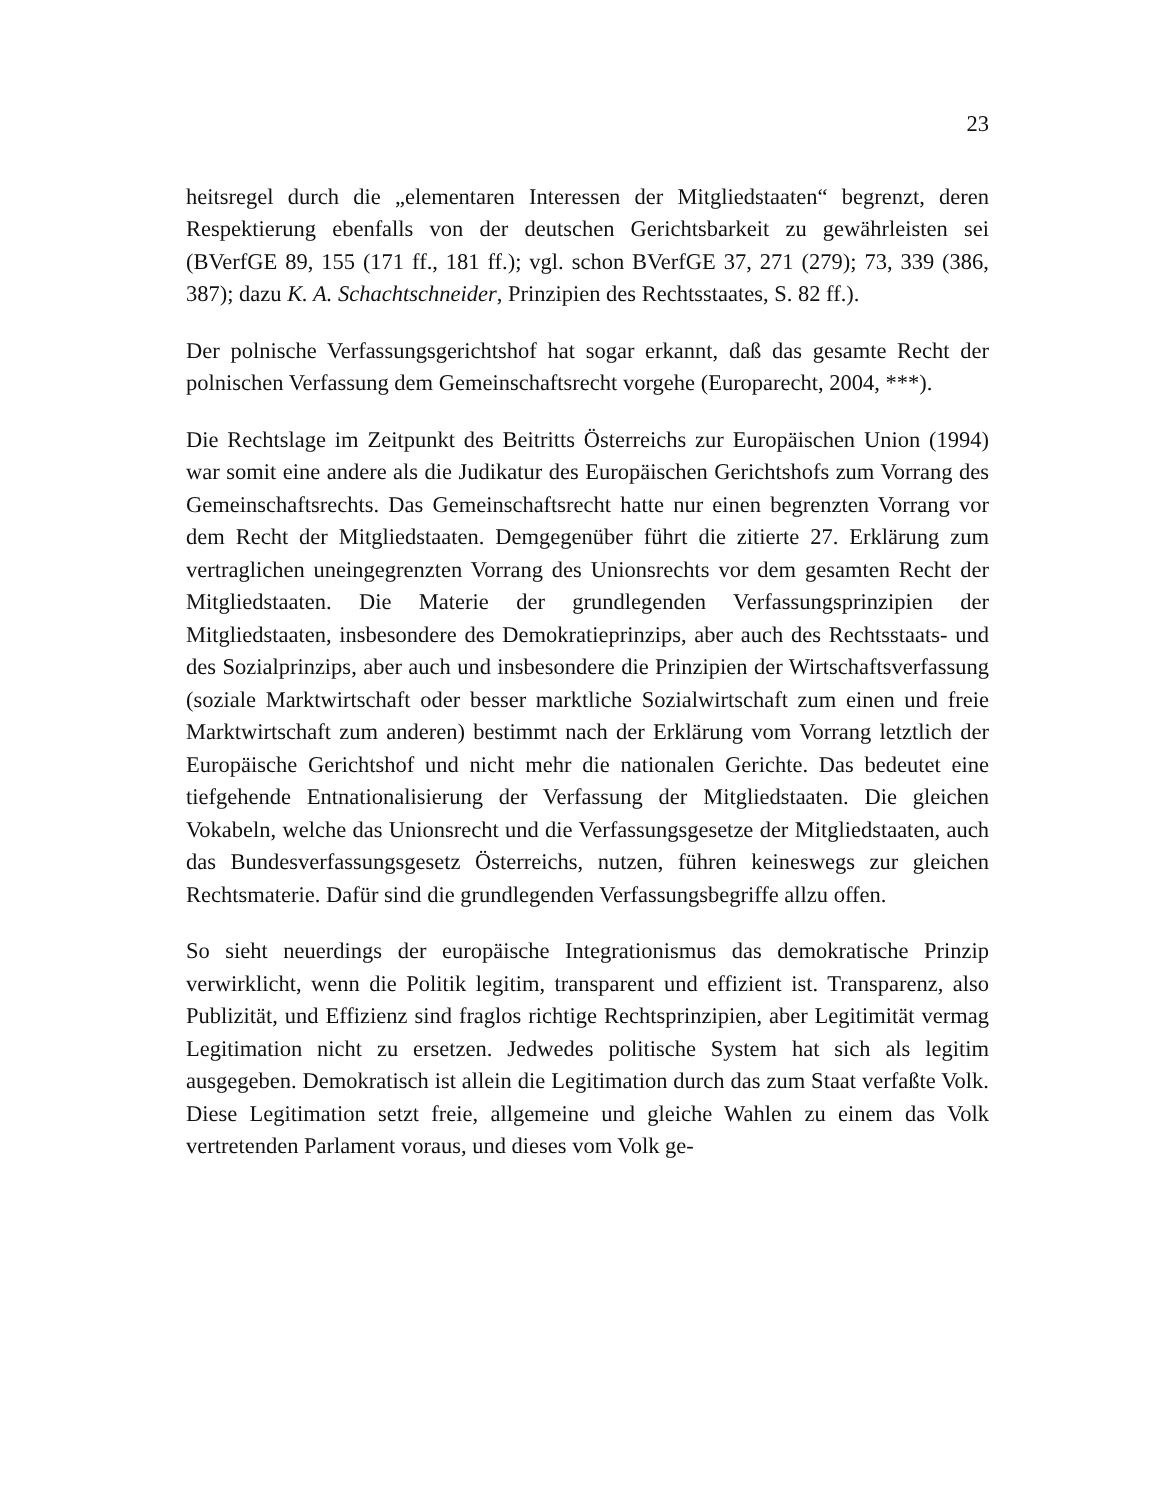23
heitsregel durch die „elementaren Interessen der Mitgliedstaaten“ begrenzt, deren Respektierung ebenfalls von der deutschen Gerichtsbarkeit zu gewährleisten sei (BVerfGE 89, 155 (171 ff., 181 ff.); vgl. schon BVerfGE 37, 271 (279); 73, 339 (386, 387); dazu K. A. Schachtschneider, Prinzipien des Rechtsstaates, S. 82 ff.).
Der polnische Verfassungsgerichtshof hat sogar erkannt, daß das gesamte Recht der polnischen Verfassung dem Gemeinschaftsrecht vorgehe (Europarecht, 2004, ***).
Die Rechtslage im Zeitpunkt des Beitritts Österreichs zur Europäischen Union (1994) war somit eine andere als die Judikatur des Europäischen Gerichtshofs zum Vorrang des Gemeinschaftsrechts. Das Gemeinschaftsrecht hatte nur einen begrenzten Vorrang vor dem Recht der Mitgliedstaaten. Demgegenüber führt die zitierte 27. Erklärung zum vertraglichen uneingegrenzten Vorrang des Unionsrechts vor dem gesamten Recht der Mitgliedstaaten. Die Materie der grundlegenden Verfassungsprinzipien der Mitgliedstaaten, insbesondere des Demokratieprinzips, aber auch des Rechtsstaats- und des Sozialprinzips, aber auch und insbesondere die Prinzipien der Wirtschaftsverfassung (soziale Marktwirtschaft oder besser marktliche Sozialwirtschaft zum einen und freie Marktwirtschaft zum anderen) bestimmt nach der Erklärung vom Vorrang letztlich der Europäische Gerichtshof und nicht mehr die nationalen Gerichte. Das bedeutet eine tiefgehende Entnationalisierung der Verfassung der Mitgliedstaaten. Die gleichen Vokabeln, welche das Unionsrecht und die Verfassungsgesetze der Mitgliedstaaten, auch das Bundesverfassungsgesetz Österreichs, nutzen, führen keineswegs zur gleichen Rechtsmaterie. Dafür sind die grundlegenden Verfassungsbegriffe allzu offen.
So sieht neuerdings der europäische Integrationismus das demokratische Prinzip verwirklicht, wenn die Politik legitim, transparent und effizient ist. Transparenz, also Publizität, und Effizienz sind fraglos richtige Rechtsprinzipien, aber Legitimität vermag Legitimation nicht zu ersetzen. Jedwedes politische System hat sich als legitim ausgegeben. Demokratisch ist allein die Legitimation durch das zum Staat verfaßte Volk. Diese Legitimation setzt freie, allgemeine und gleiche Wahlen zu einem das Volk vertretenden Parlament voraus, und dieses vom Volk ge-